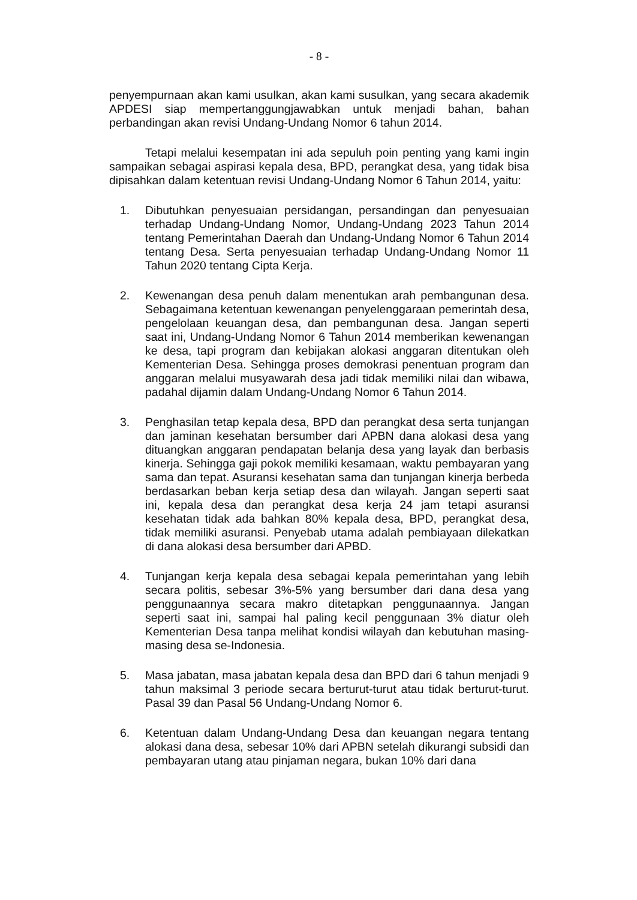- 8 -
penyempurnaan akan kami usulkan, akan kami susulkan, yang secara akademik APDESI siap mempertanggungjawabkan untuk menjadi bahan, bahan perbandingan akan revisi Undang-Undang Nomor 6 tahun 2014.
Tetapi melalui kesempatan ini ada sepuluh poin penting yang kami ingin sampaikan sebagai aspirasi kepala desa, BPD, perangkat desa, yang tidak bisa dipisahkan dalam ketentuan revisi Undang-Undang Nomor 6 Tahun 2014, yaitu:
1. Dibutuhkan penyesuaian persidangan, persandingan dan penyesuaian terhadap Undang-Undang Nomor, Undang-Undang 2023 Tahun 2014 tentang Pemerintahan Daerah dan Undang-Undang Nomor 6 Tahun 2014 tentang Desa. Serta penyesuaian terhadap Undang-Undang Nomor 11 Tahun 2020 tentang Cipta Kerja.
2. Kewenangan desa penuh dalam menentukan arah pembangunan desa. Sebagaimana ketentuan kewenangan penyelenggaraan pemerintah desa, pengelolaan keuangan desa, dan pembangunan desa. Jangan seperti saat ini, Undang-Undang Nomor 6 Tahun 2014 memberikan kewenangan ke desa, tapi program dan kebijakan alokasi anggaran ditentukan oleh Kementerian Desa. Sehingga proses demokrasi penentuan program dan anggaran melalui musyawarah desa jadi tidak memiliki nilai dan wibawa, padahal dijamin dalam Undang-Undang Nomor 6 Tahun 2014.
3. Penghasilan tetap kepala desa, BPD dan perangkat desa serta tunjangan dan jaminan kesehatan bersumber dari APBN dana alokasi desa yang dituangkan anggaran pendapatan belanja desa yang layak dan berbasis kinerja. Sehingga gaji pokok memiliki kesamaan, waktu pembayaran yang sama dan tepat. Asuransi kesehatan sama dan tunjangan kinerja berbeda berdasarkan beban kerja setiap desa dan wilayah. Jangan seperti saat ini, kepala desa dan perangkat desa kerja 24 jam tetapi asuransi kesehatan tidak ada bahkan 80% kepala desa, BPD, perangkat desa, tidak memiliki asuransi. Penyebab utama adalah pembiayaan dilekatkan di dana alokasi desa bersumber dari APBD.
4. Tunjangan kerja kepala desa sebagai kepala pemerintahan yang lebih secara politis, sebesar 3%-5% yang bersumber dari dana desa yang penggunaannya secara makro ditetapkan penggunaannya. Jangan seperti saat ini, sampai hal paling kecil penggunaan 3% diatur oleh Kementerian Desa tanpa melihat kondisi wilayah dan kebutuhan masing-masing desa se-Indonesia.
5. Masa jabatan, masa jabatan kepala desa dan BPD dari 6 tahun menjadi 9 tahun maksimal 3 periode secara berturut-turut atau tidak berturut-turut. Pasal 39 dan Pasal 56 Undang-Undang Nomor 6.
6. Ketentuan dalam Undang-Undang Desa dan keuangan negara tentang alokasi dana desa, sebesar 10% dari APBN setelah dikurangi subsidi dan pembayaran utang atau pinjaman negara, bukan 10% dari dana